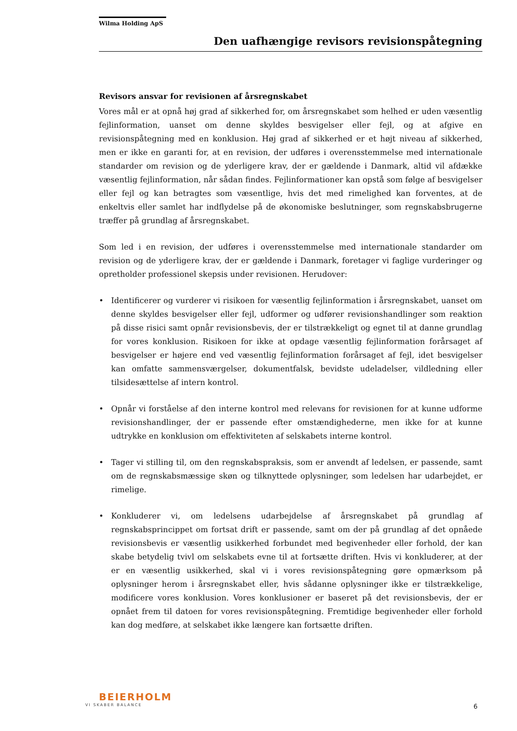Wilma Holding ApS
Den uafhængige revisors revisionspåtegning
Revisors ansvar for revisionen af årsregnskabet
Vores mål er at opnå høj grad af sikkerhed for, om årsregnskabet som helhed er uden væsentlig fejlinformation, uanset om denne skyldes besvigelser eller fejl, og at afgive en revisionspåtegning med en konklusion. Høj grad af sikkerhed er et højt niveau af sikkerhed, men er ikke en garanti for, at en revision, der udføres i overensstemmelse med internationale standarder om revision og de yderligere krav, der er gældende i Danmark, altid vil afdække væsentlig fejlinformation, når sådan findes. Fejlinformationer kan opstå som følge af besvigelser eller fejl og kan betragtes som væsentlige, hvis det med rimelighed kan forventes, at de enkeltvis eller samlet har indflydelse på de økonomiske beslutninger, som regnskabsbrugerne træffer på grundlag af årsregnskabet.
Som led i en revision, der udføres i overensstemmelse med internationale standarder om revision og de yderligere krav, der er gældende i Danmark, foretager vi faglige vurderinger og opretholder professionel skepsis under revisionen. Herudover:
• Identificerer og vurderer vi risikoen for væsentlig fejlinformation i årsregnskabet, uanset om denne skyldes besvigelser eller fejl, udformer og udfører revisionshandlinger som reaktion på disse risici samt opnår revisionsbevis, der er tilstrækkeligt og egnet til at danne grundlag for vores konklusion. Risikoen for ikke at opdage væsentlig fejlinformation forårsaget af besvigelser er højere end ved væsentlig fejlinformation forårsaget af fejl, idet besvigelser kan omfatte sammensværgelser, dokumentfalsk, bevidste udeladelser, vildledning eller tilsidesættelse af intern kontrol.
• Opnår vi forståelse af den interne kontrol med relevans for revisionen for at kunne udforme revisionshandlinger, der er passende efter omstændighederne, men ikke for at kunne udtrykke en konklusion om effektiviteten af selskabets interne kontrol.
• Tager vi stilling til, om den regnskabspraksis, som er anvendt af ledelsen, er passende, samt om de regnskabsmæssige skøn og tilknyttede oplysninger, som ledelsen har udarbejdet, er rimelige.
• Konkluderer vi, om ledelsens udarbejdelse af årsregnskabet på grundlag af regnskabsprincippet om fortsat drift er passende, samt om der på grundlag af det opnåede revisionsbevis er væsentlig usikkerhed forbundet med begivenheder eller forhold, der kan skabe betydelig tvivl om selskabets evne til at fortsætte driften. Hvis vi konkluderer, at der er en væsentlig usikkerhed, skal vi i vores revisionspåtegning gøre opmærksom på oplysninger herom i årsregnskabet eller, hvis sådanne oplysninger ikke er tilstrækkelige, modificere vores konklusion. Vores konklusioner er baseret på det revisionsbevis, der er opnået frem til datoen for vores revisionspåtegning. Fremtidige begivenheder eller forhold kan dog medføre, at selskabet ikke længere kan fortsætte driften.
BEIERHOLM
VI SKABER BALANCE
6